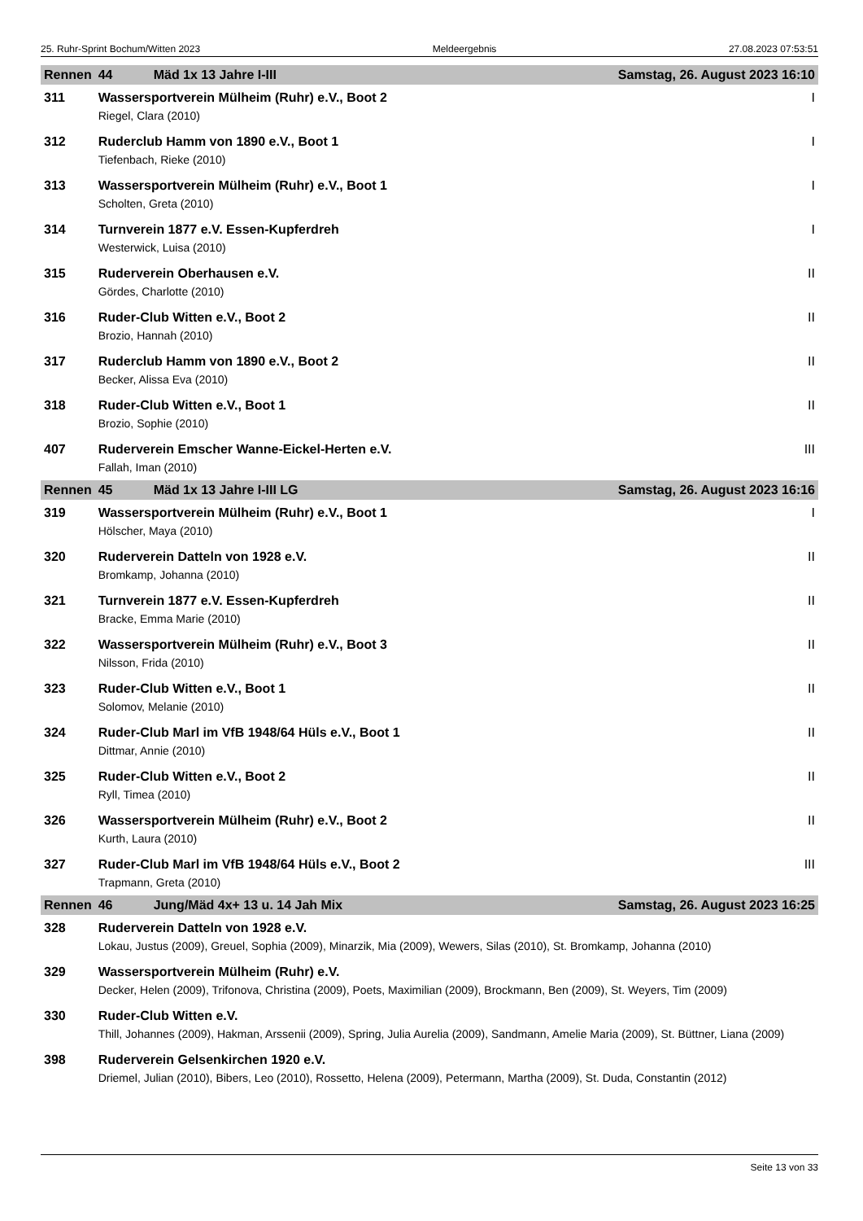25. Ruhr-Sprint Bochum/Witten 2023 Meldeergebnis 27.08.2023 07:53:51
| Rennen | 44 | Mäd 1x 13 Jahre I-III Samstag, 26. August 2023 16:10 | |
| 311 | Wassersportverein Mülheim (Ruhr) e.V., Boot 2 | | I |
| | Riegel, Clara (2010) | | |
| 312 | Ruderclub Hamm von 1890 e.V., Boot 1 | | I |
| | Tiefenbach, Rieke (2010) | | |
| 313 | Wassersportverein Mülheim (Ruhr) e.V., Boot 1 | | I |
| | Scholten, Greta (2010) | | |
| 314 | Turnverein 1877 e.V. Essen-Kupferdreh | | I |
| | Westerwick, Luisa (2010) | | |
| 315 | Ruderverein Oberhausen e.V. | | II |
| | Gördes, Charlotte (2010) | | |
| 316 | Ruder-Club Witten e.V., Boot 2 | | II |
| | Brozio, Hannah (2010) | | |
| 317 | Ruderclub Hamm von 1890 e.V., Boot 2 | | II |
| | Becker, Alissa Eva (2010) | | |
| 318 | Ruder-Club Witten e.V., Boot 1 | | II |
| | Brozio, Sophie (2010) | | |
| 407 | Ruderverein Emscher Wanne-Eickel-Herten e.V. | | III |
| | Fallah, Iman (2010) | | |
| Rennen | 45 | Mäd 1x 13 Jahre I-III LG Samstag, 26. August 2023 16:16 | |
| 319 | Wassersportverein Mülheim (Ruhr) e.V., Boot 1 | | I |
| | Hölscher, Maya (2010) | | |
| 320 | Ruderverein Datteln von 1928 e.V. | | II |
| | Bromkamp, Johanna (2010) | | |
| 321 | Turnverein 1877 e.V. Essen-Kupferdreh | | II |
| | Bracke, Emma Marie (2010) | | |
| 322 | Wassersportverein Mülheim (Ruhr) e.V., Boot 3 | | II |
| | Nilsson, Frida (2010) | | |
| 323 | Ruder-Club Witten e.V., Boot 1 | | II |
| | Solomov, Melanie (2010) | | |
| 324 | Ruder-Club Marl im VfB 1948/64 Hüls e.V., Boot 1 | | II |
| | Dittmar, Annie (2010) | | |
| 325 | Ruder-Club Witten e.V., Boot 2 | | II |
| | Ryll, Timea (2010) | | |
| 326 | Wassersportverein Mülheim (Ruhr) e.V., Boot 2 | | II |
| | Kurth, Laura (2010) | | |
| 327 | Ruder-Club Marl im VfB 1948/64 Hüls e.V., Boot 2 | | III |
| | Trapmann, Greta (2010) | | |
| Rennen | 46 | Jung/Mäd 4x+ 13 u. 14 Jah Mix Samstag, 26. August 2023 16:25 | |
| 328 | Ruderverein Datteln von 1928 e.V. | | |
| | Lokau, Justus (2009), Greuel, Sophia (2009), Minarzik, Mia (2009), Wewers, Silas (2010), St. Bromkamp, Johanna (2010) | | |
| 329 | Wassersportverein Mülheim (Ruhr) e.V. | | |
| | Decker, Helen (2009), Trifonova, Christina (2009), Poets, Maximilian (2009), Brockmann, Ben (2009), St. Weyers, Tim (2009) | | |
| 330 | Ruder-Club Witten e.V. | | |
| | Thill, Johannes (2009), Hakman, Arssenii (2009), Spring, Julia Aurelia (2009), Sandmann, Amelie Maria (2009), St. Büttner, Liana (2009) | | |
| 398 | Ruderverein Gelsenkirchen 1920 e.V. | | |
| | Driemel, Julian (2010), Bibers, Leo (2010), Rossetto, Helena (2009), Petermann, Martha (2009), St. Duda, Constantin (2012) | | |
Seite 13 von 33